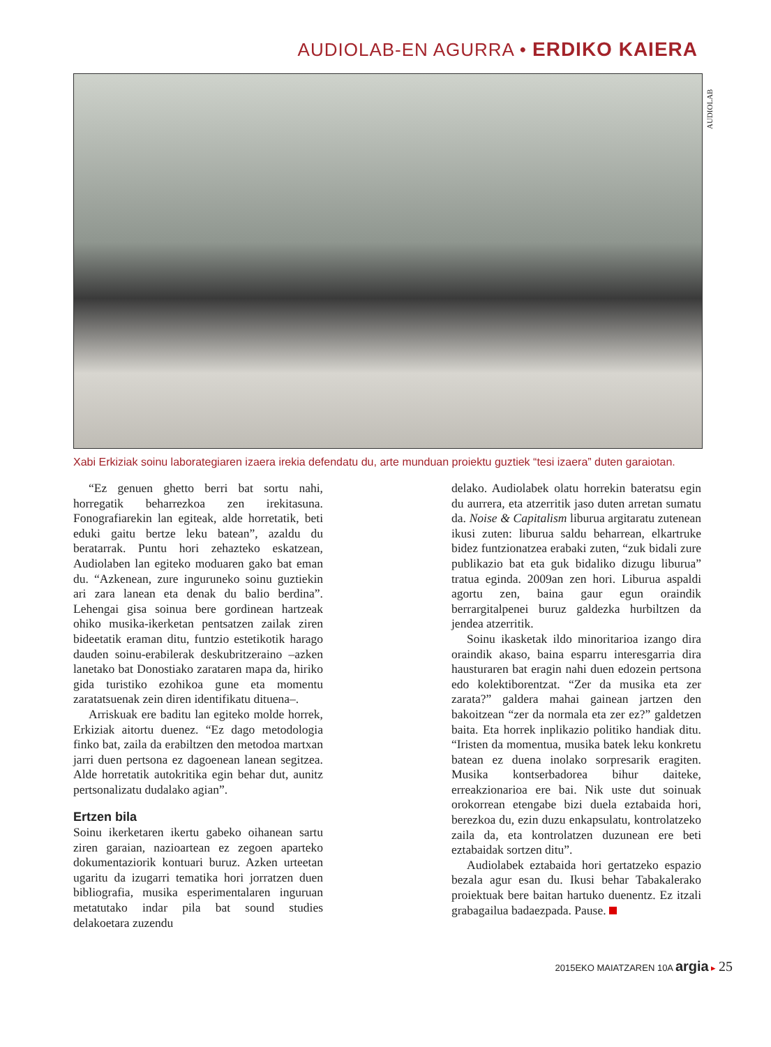AUDIOLAB-EN AGURRA • ERDIKO KAIERA
AUDIOLAB
Xabi Erkiziak soinu laborategiaren izaera irekia defendatu du, arte munduan proiektu guztiek “tesi izaera” duten garaiotan.
“Ez genuen ghetto berri bat sortu nahi, horregatik beharrezkoa zen irekitasuna. Fonografiarekin lan egiteak, alde horretatik, beti eduki gaitu bertze leku batean”, azaldu du beratarrak. Puntu hori zehazteko eskatzean, Audiolaben lan egiteko moduaren gako bat eman du. “Azkenean, zure inguruneko soinu guztiekin ari zara lanean eta denak du balio berdina”. Lehengai gisa soinua bere gordinean hartzeak ohiko musika-ikerketan pentsatzen zailak ziren bideetatik eraman ditu, funtzio estetikotik harago dauden soinu-erabilerak deskubritzeraino –azken lanetako bat Donostiako zarataren mapa da, hiriko gida turistiko ezohikoa gune eta momentu zaratatsuenak zein diren identifikatu dituena–.
Arriskuak ere baditu lan egiteko molde horrek, Erkiziak aitortu duenez. “Ez dago metodologia finko bat, zaila da erabiltzen den metodoa martxan jarri duen pertsona ez dagoenean lanean segitzea. Alde horretatik autokritika egin behar dut, aunitz pertsonalizatu dudalako agian”.
Ertzen bila
Soinu ikerketaren ikertu gabeko oihanean sartu ziren garaian, nazioartean ez zegoen aparteko dokumentaziorik kontuari buruz. Azken urteetan ugaritu da izugarri tematika hori jorratzen duen bibliografia, musika esperimentalaren inguruan metatutako indar pila bat sound studies delakoetara zuzendu
delako. Audiolabek olatu horrekin bateratsu egin du aurrera, eta atzerritik jaso duten arretan sumatu da. Noise & Capitalism liburua argitaratu zutenean ikusi zuten: liburua saldu beharrean, elkartruke bidez funtzionatzea erabaki zuten, “zuk bidali zure publikazio bat eta guk bidaliko dizugu liburua” tratua eginda. 2009an zen hori. Liburua aspaldi agortu zen, baina gaur egun oraindik berrargitalpenei buruz galdezka hurbiltzen da jendea atzerritik.
Soinu ikasketak ildo minoritarioa izango dira oraindik akaso, baina esparru interesgarria dira hausturaren bat eragin nahi duen edozein pertsona edo kolektiborentzat. “Zer da musika eta zer zarata?” galdera mahai gainean jartzen den bakoitzean “zer da normala eta zer ez?” galdetzen baita. Eta horrek inplikazio politiko handiak ditu. “Iristen da momentua, musika batek leku konkretu batean ez duena inolako sorpresarik eragiten. Musika kontserbadorea bihur daiteke, erreakzionarioa ere bai. Nik uste dut soinuak orokorrean etengabe bizi duela eztabaida hori, berezkoa du, ezin duzu enkapsulatu, kontrolatzeko zaila da, eta kontrolatzen duzunean ere beti eztabaidak sortzen ditu”.
Audiolabek eztabaida hori gertatzeko espazio bezala agur esan du. Ikusi behar Tabakalerako proiektuak bere baitan hartuko duenentz. Ez itzali grabagailua badaezpada. Pause.
2015EKO MAIATZAREN 10A argia ▸ 25